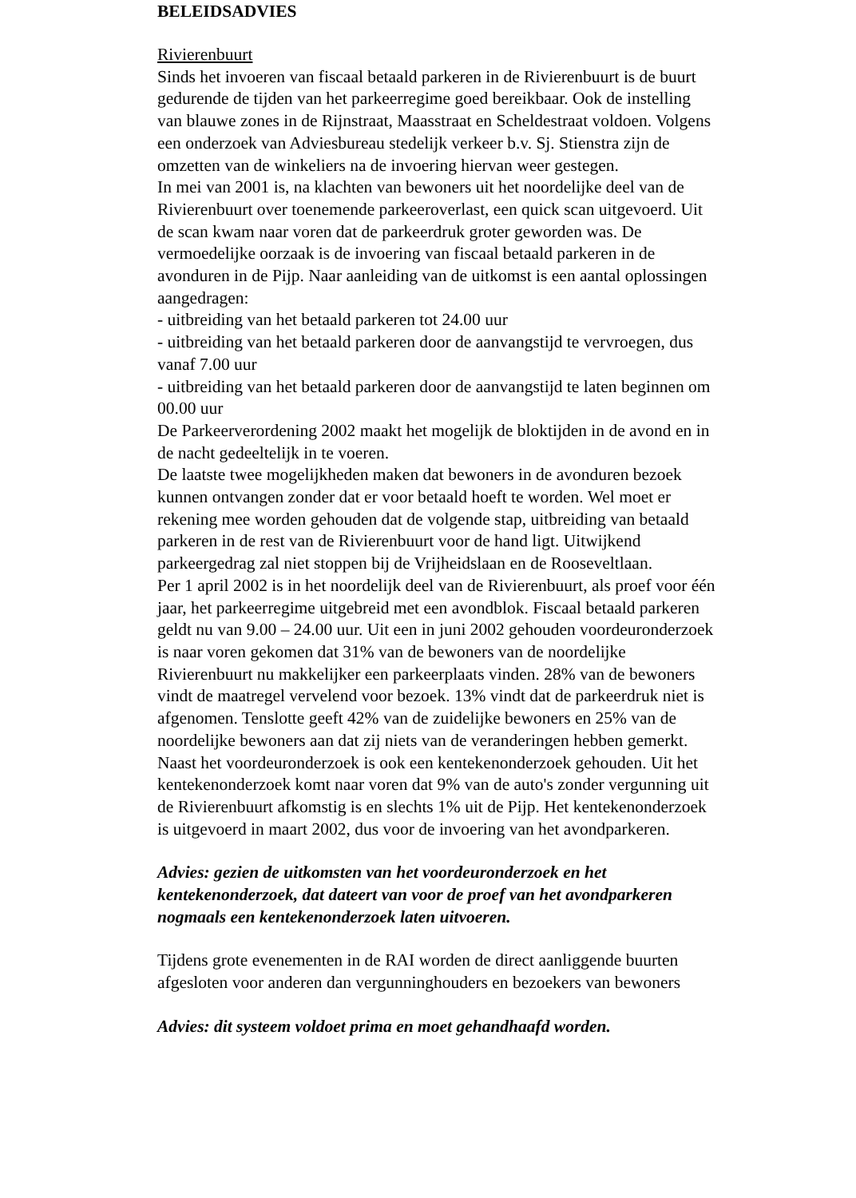BELEIDSADVIES
Rivierenbuurt
Sinds het invoeren van fiscaal betaald parkeren in de Rivierenbuurt is de buurt gedurende de tijden van het parkeerregime goed bereikbaar. Ook de instelling van blauwe zones in de Rijnstraat, Maasstraat en Scheldestraat voldoen. Volgens een onderzoek van Adviesbureau stedelijk verkeer b.v. Sj. Stienstra zijn de omzetten van de winkeliers na de invoering hiervan weer gestegen.
In mei van 2001 is, na klachten van bewoners uit het noordelijke deel van de Rivierenbuurt over toenemende parkeeroverlast, een quick scan uitgevoerd. Uit de scan kwam naar voren dat de parkeerdruk groter geworden was. De vermoedelijke oorzaak is de invoering van fiscaal betaald parkeren in de avonduren in de Pijp. Naar aanleiding van de uitkomst is een aantal oplossingen aangedragen:
- uitbreiding van het betaald parkeren tot 24.00 uur
- uitbreiding van het betaald parkeren door de aanvangstijd te vervroegen, dus vanaf 7.00 uur
- uitbreiding van het betaald parkeren door de aanvangstijd te laten beginnen om 00.00 uur
De Parkeerverordening 2002 maakt het mogelijk de bloktijden in de avond en in de nacht gedeeltelijk in te voeren.
De laatste twee mogelijkheden maken dat bewoners in de avonduren bezoek kunnen ontvangen zonder dat er voor betaald hoeft te worden. Wel moet er rekening mee worden gehouden dat de volgende stap, uitbreiding van betaald parkeren in de rest van de Rivierenbuurt voor de hand ligt. Uitwijkend parkeergedrag zal niet stoppen bij de Vrijheidslaan en de Rooseveltlaan.
Per 1 april 2002 is in het noordelijk deel van de Rivierenbuurt, als proef voor één jaar, het parkeerregime uitgebreid met een avondblok. Fiscaal betaald parkeren geldt nu van 9.00 – 24.00 uur. Uit een in juni 2002 gehouden voordeuronderzoek is naar voren gekomen dat 31% van de bewoners van de noordelijke Rivierenbuurt nu makkelijker een parkeerplaats vinden. 28% van de bewoners vindt de maatregel vervelend voor bezoek. 13% vindt dat de parkeerdruk niet is afgenomen. Tenslotte geeft 42% van de zuidelijke bewoners en 25% van de noordelijke bewoners aan dat zij niets van de veranderingen hebben gemerkt.
Naast het voordeuronderzoek is ook een kentekenonderzoek gehouden. Uit het kentekenonderzoek komt naar voren dat 9% van de auto's zonder vergunning uit de Rivierenbuurt afkomstig is en slechts 1% uit de Pijp. Het kentekenonderzoek is uitgevoerd in maart 2002, dus voor de invoering van het avondparkeren.
Advies: gezien de uitkomsten van het voordeuronderzoek en het kentekenonderzoek, dat dateert van voor de proef van het avondparkeren nogmaals een kentekenonderzoek laten uitvoeren.
Tijdens grote evenementen in de RAI worden de direct aanliggende buurten afgesloten voor anderen dan vergunninghouders en bezoekers van bewoners
Advies: dit systeem voldoet prima en moet gehandhaafd worden.